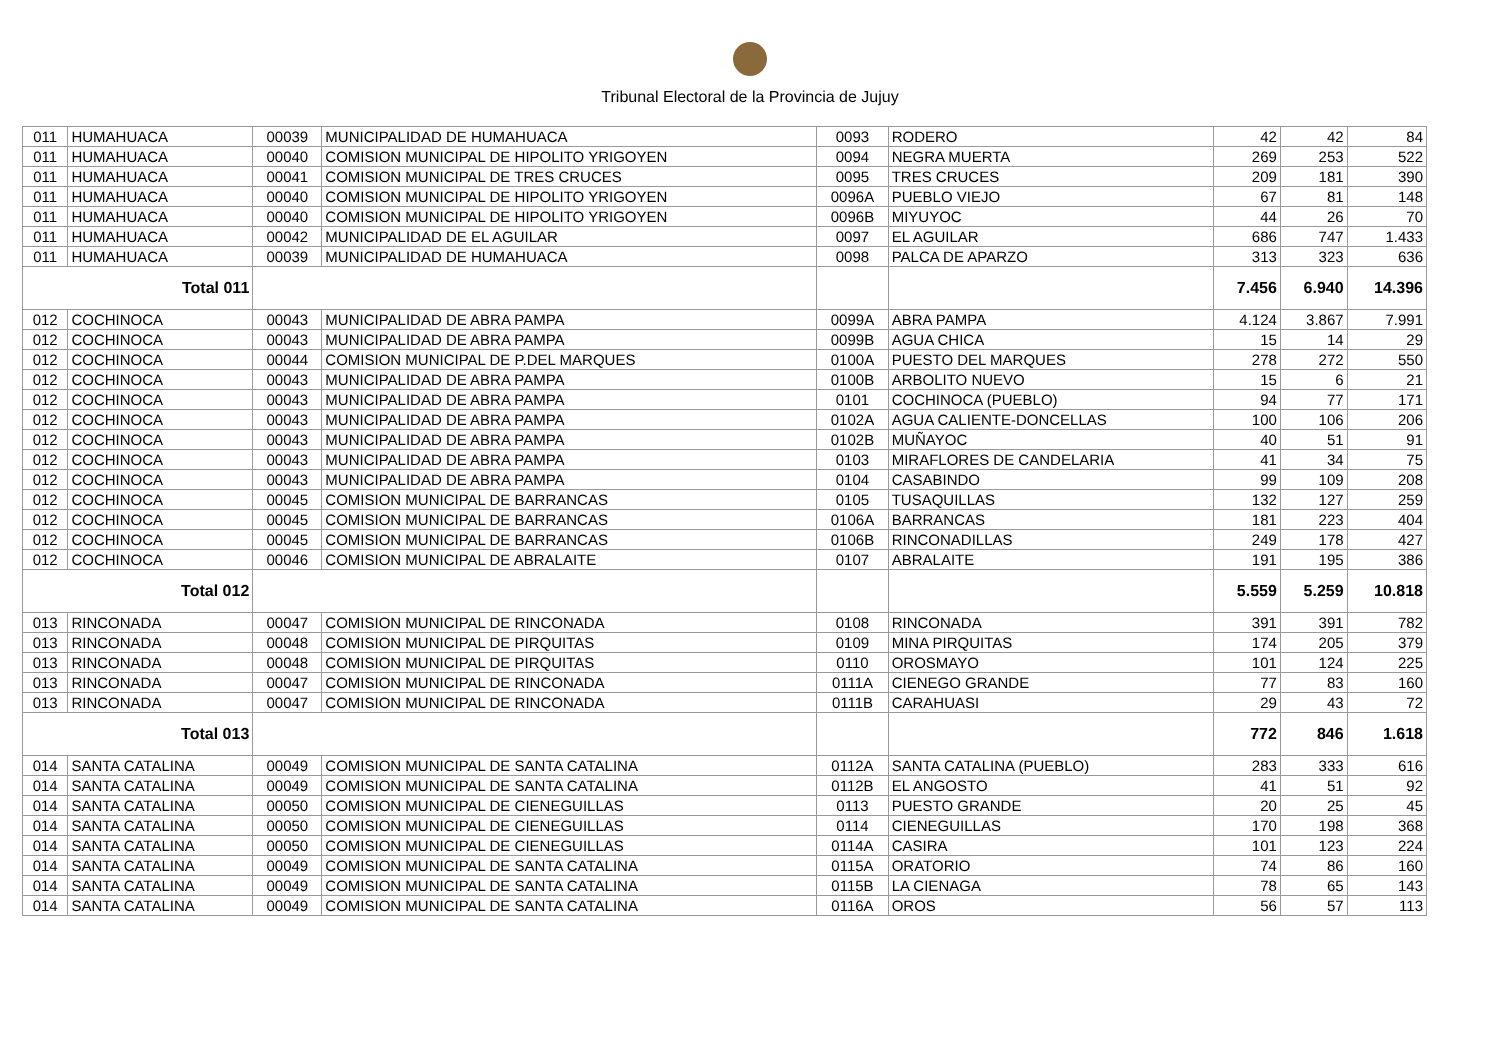Tribunal Electoral de la Provincia de Jujuy
| 011 | HUMAHUACA | 00039 | MUNICIPALIDAD DE HUMAHUACA | 0093 | RODERO | 42 | 42 | 84 |
| 011 | HUMAHUACA | 00040 | COMISION MUNICIPAL DE HIPOLITO YRIGOYEN | 0094 | NEGRA MUERTA | 269 | 253 | 522 |
| 011 | HUMAHUACA | 00041 | COMISION MUNICIPAL DE TRES CRUCES | 0095 | TRES CRUCES | 209 | 181 | 390 |
| 011 | HUMAHUACA | 00040 | COMISION MUNICIPAL DE HIPOLITO YRIGOYEN | 0096A | PUEBLO VIEJO | 67 | 81 | 148 |
| 011 | HUMAHUACA | 00040 | COMISION MUNICIPAL DE HIPOLITO YRIGOYEN | 0096B | MIYUYOC | 44 | 26 | 70 |
| 011 | HUMAHUACA | 00042 | MUNICIPALIDAD DE EL AGUILAR | 0097 | EL AGUILAR | 686 | 747 | 1.433 |
| 011 | HUMAHUACA | 00039 | MUNICIPALIDAD DE HUMAHUACA | 0098 | PALCA DE APARZO | 313 | 323 | 636 |
| Total 011 | | | | | | 7.456 | 6.940 | 14.396 |
| 012 | COCHINOCA | 00043 | MUNICIPALIDAD DE ABRA PAMPA | 0099A | ABRA PAMPA | 4.124 | 3.867 | 7.991 |
| 012 | COCHINOCA | 00043 | MUNICIPALIDAD DE ABRA PAMPA | 0099B | AGUA CHICA | 15 | 14 | 29 |
| 012 | COCHINOCA | 00044 | COMISION MUNICIPAL DE P.DEL MARQUES | 0100A | PUESTO DEL MARQUES | 278 | 272 | 550 |
| 012 | COCHINOCA | 00043 | MUNICIPALIDAD DE ABRA PAMPA | 0100B | ARBOLITO NUEVO | 15 | 6 | 21 |
| 012 | COCHINOCA | 00043 | MUNICIPALIDAD DE ABRA PAMPA | 0101 | COCHINOCA (PUEBLO) | 94 | 77 | 171 |
| 012 | COCHINOCA | 00043 | MUNICIPALIDAD DE ABRA PAMPA | 0102A | AGUA CALIENTE-DONCELLAS | 100 | 106 | 206 |
| 012 | COCHINOCA | 00043 | MUNICIPALIDAD DE ABRA PAMPA | 0102B | MUÑAYOC | 40 | 51 | 91 |
| 012 | COCHINOCA | 00043 | MUNICIPALIDAD DE ABRA PAMPA | 0103 | MIRAFLORES DE CANDELARIA | 41 | 34 | 75 |
| 012 | COCHINOCA | 00043 | MUNICIPALIDAD DE ABRA PAMPA | 0104 | CASABINDO | 99 | 109 | 208 |
| 012 | COCHINOCA | 00045 | COMISION MUNICIPAL DE BARRANCAS | 0105 | TUSAQUILLAS | 132 | 127 | 259 |
| 012 | COCHINOCA | 00045 | COMISION MUNICIPAL DE BARRANCAS | 0106A | BARRANCAS | 181 | 223 | 404 |
| 012 | COCHINOCA | 00045 | COMISION MUNICIPAL DE BARRANCAS | 0106B | RINCONADILLAS | 249 | 178 | 427 |
| 012 | COCHINOCA | 00046 | COMISION MUNICIPAL DE ABRALAITE | 0107 | ABRALAITE | 191 | 195 | 386 |
| Total 012 | | | | | | 5.559 | 5.259 | 10.818 |
| 013 | RINCONADA | 00047 | COMISION MUNICIPAL DE RINCONADA | 0108 | RINCONADA | 391 | 391 | 782 |
| 013 | RINCONADA | 00048 | COMISION MUNICIPAL DE PIRQUITAS | 0109 | MINA PIRQUITAS | 174 | 205 | 379 |
| 013 | RINCONADA | 00048 | COMISION MUNICIPAL DE PIRQUITAS | 0110 | OROSMAYO | 101 | 124 | 225 |
| 013 | RINCONADA | 00047 | COMISION MUNICIPAL DE RINCONADA | 0111A | CIENEGO GRANDE | 77 | 83 | 160 |
| 013 | RINCONADA | 00047 | COMISION MUNICIPAL DE RINCONADA | 0111B | CARAHUASI | 29 | 43 | 72 |
| Total 013 | | | | | | 772 | 846 | 1.618 |
| 014 | SANTA CATALINA | 00049 | COMISION MUNICIPAL DE SANTA CATALINA | 0112A | SANTA CATALINA (PUEBLO) | 283 | 333 | 616 |
| 014 | SANTA CATALINA | 00049 | COMISION MUNICIPAL DE SANTA CATALINA | 0112B | EL ANGOSTO | 41 | 51 | 92 |
| 014 | SANTA CATALINA | 00050 | COMISION MUNICIPAL DE CIENEGUILLAS | 0113 | PUESTO GRANDE | 20 | 25 | 45 |
| 014 | SANTA CATALINA | 00050 | COMISION MUNICIPAL DE CIENEGUILLAS | 0114 | CIENEGUILLAS | 170 | 198 | 368 |
| 014 | SANTA CATALINA | 00050 | COMISION MUNICIPAL DE CIENEGUILLAS | 0114A | CASIRA | 101 | 123 | 224 |
| 014 | SANTA CATALINA | 00049 | COMISION MUNICIPAL DE SANTA CATALINA | 0115A | ORATORIO | 74 | 86 | 160 |
| 014 | SANTA CATALINA | 00049 | COMISION MUNICIPAL DE SANTA CATALINA | 0115B | LA CIENAGA | 78 | 65 | 143 |
| 014 | SANTA CATALINA | 00049 | COMISION MUNICIPAL DE SANTA CATALINA | 0116A | OROS | 56 | 57 | 113 |